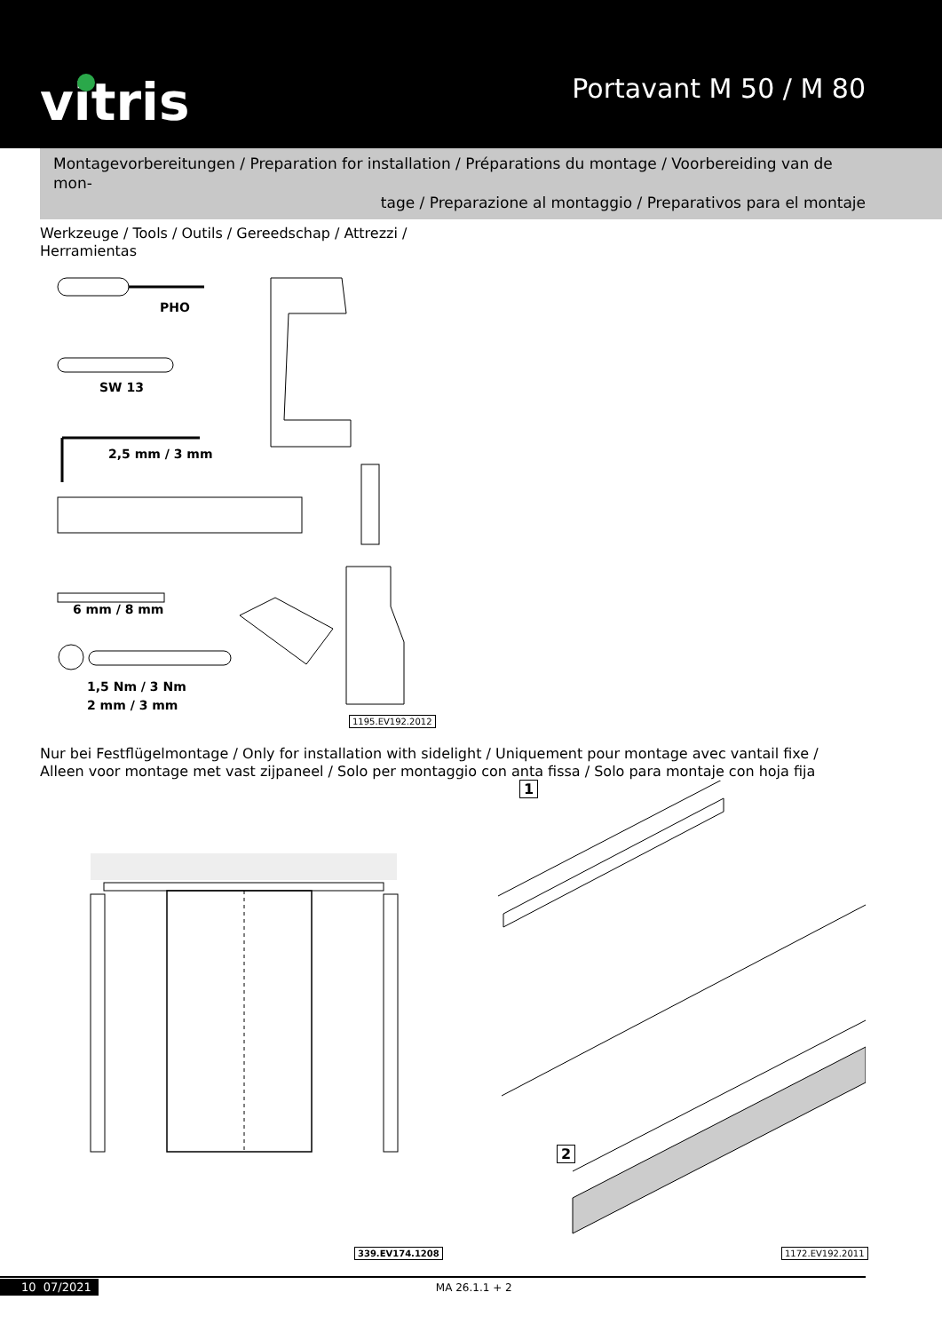vitris
Portavant M 50 / M 80
Montagevorbereitungen / Preparation for installation / Préparations du montage / Voorbereiding van de mon-
tage / Preparazione al montaggio / Preparativos para el montaje
Werkzeuge / Tools / Outils / Gereedschap / Attrezzi /
Herramientas
PHO
SW 13
2,5 mm / 3 mm
6 mm / 8 mm
1,5 Nm / 3 Nm
2 mm / 3 mm
1195.EV192.2012
Nur bei Festflügelmontage / Only for installation with sidelight / Uniquement pour montage avec vantail fixe / Alleen voor montage met vast zijpaneel / Solo per montaggio con anta fissa / Solo para montaje con hoja fija
1
2
339.EV174.1208 1172.EV192.2011
10 07/2021 MA 26.1.1 + 2